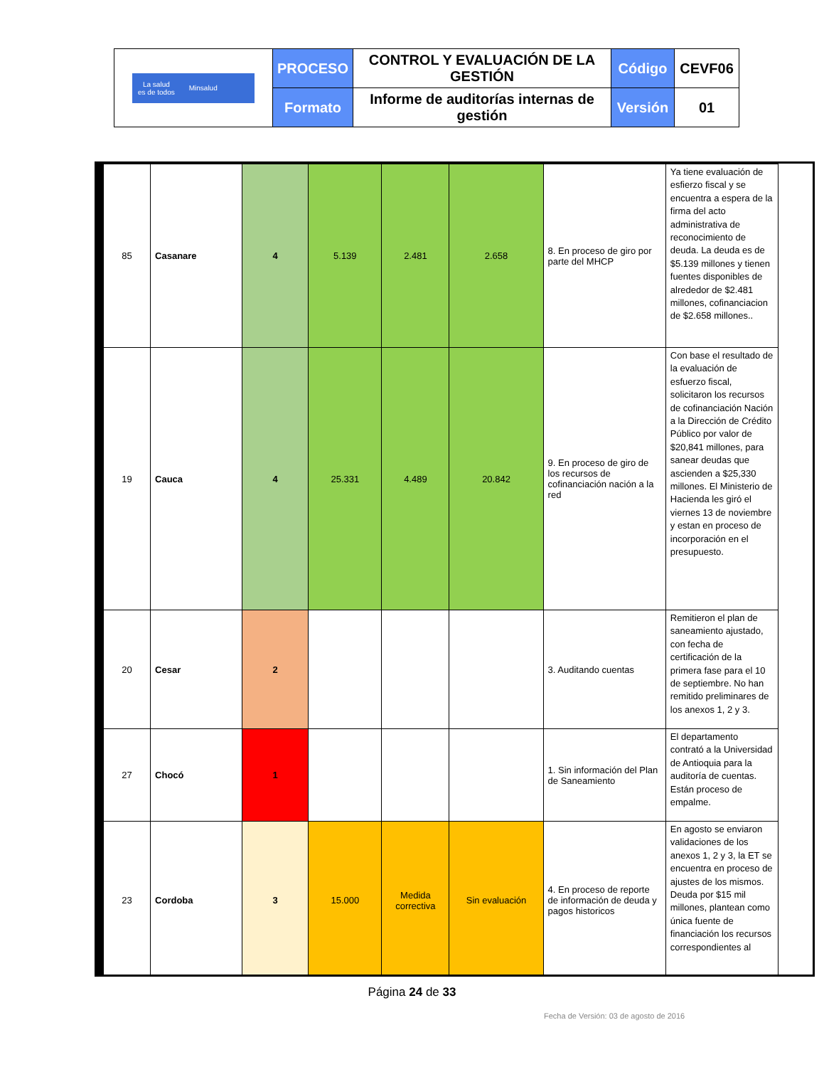| La salud es de todos Minsalud | PROCESO | CONTROL Y EVALUACIÓN DE LA GESTIÓN | Código | CEVF06 |
| | Formato | Informe de auditorías internas de gestión | Versión | 01 |
| 85 | Casanare | 4 | 5.139 | 2.481 | 2.658 | 8. En proceso de giro por parte del MHCP | Ya tiene evaluación de esfierzo fiscal y se encuentra a espera de la firma del acto administrativa de reconocimiento de deuda. La deuda es de $5.139 millones y tienen fuentes disponibles de alrededor de $2.481 millones, cofinanciacion de $2.658 millones.. |
| 19 | Cauca | 4 | 25.331 | 4.489 | 20.842 | 9. En proceso de giro de los recursos de cofinanciación nación a la red | Con base el resultado de la evaluación de esfuerzo fiscal, solicitaron los recursos de cofinanciación Nación a la Dirección de Crédito Público por valor de $20,841 millones, para sanear deudas que ascienden a $25,330 millones. El Ministerio de Hacienda les giró el viernes 13 de noviembre y estan en proceso de incorporación en el presupuesto. |
| 20 | Cesar | 2 | | | | 3. Auditando cuentas | Remitieron el plan de saneamiento ajustado, con fecha de certificación de la primera fase para el 10 de septiembre. No han remitido preliminares de los anexos 1, 2 y 3. |
| 27 | Chocó | 1 | | | | 1. Sin información del Plan de Saneamiento | El departamento contrató a la Universidad de Antioquia para la auditoría de cuentas. Están proceso de empalme. |
| 23 | Cordoba | 3 | 15.000 | Medida correctiva | Sin evaluación | 4. En proceso de reporte de información de deuda y pagos historicos | En agosto se enviaron validaciones de los anexos 1, 2 y 3, la ET se encuentra en proceso de ajustes de los mismos. Deuda por $15 mil millones, plantean como única fuente de financiación los recursos correspondientes al |
Página 24 de 33
Fecha de Versión: 03 de agosto de 2016